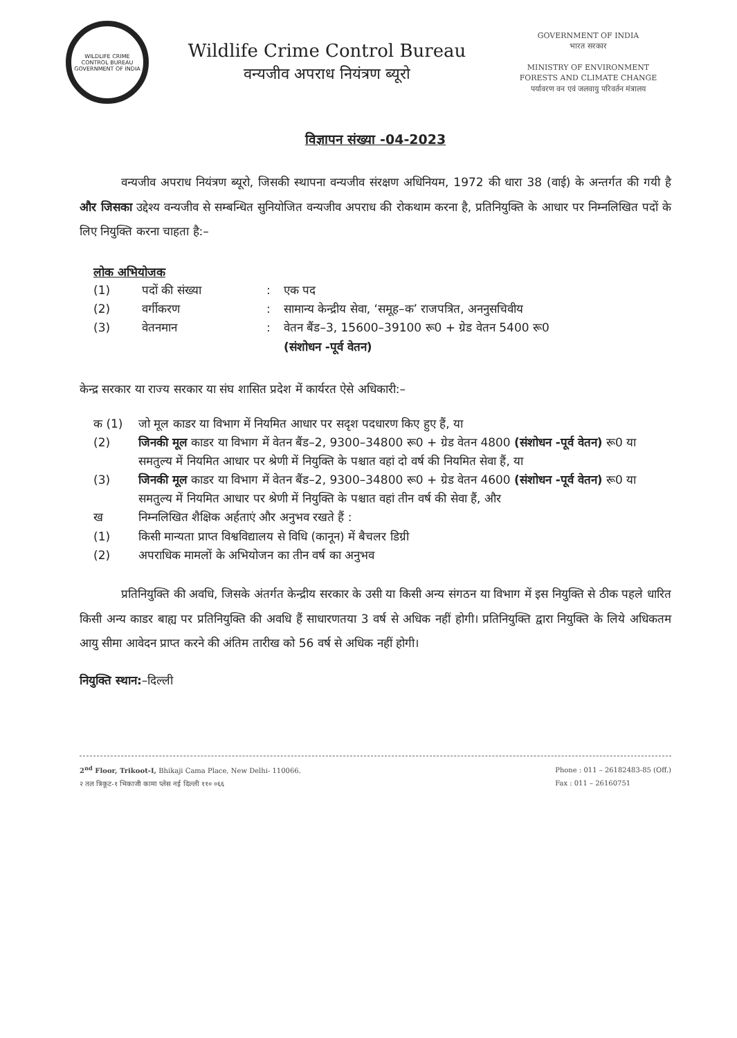WILDLIFE CRIME CONTROL BUREAU
GOVERNMENT OF INDIA
Wildlife Crime Control Bureau
वन्यजीव अपराध नियंत्रण ब्यूरो
GOVERNMENT OF INDIA
भारत सरकार
MINISTRY OF ENVIRONMENT
FORESTS AND CLIMATE CHANGE
पर्यावरण वन एवं जलवायु परिवर्तन मंत्रालय
विज्ञापन संख्या -04-2023
वन्यजीव अपराध नियंत्रण ब्यूरो, जिसकी स्थापना वन्यजीव संरक्षण अधिनियम, 1972 की धारा 38 (वाई) के अन्तर्गत की गयी है और जिसका उद्देश्य वन्यजीव से सम्बन्धित सुनियोजित वन्यजीव अपराध की रोकथाम करना है, प्रतिनियुक्ति के आधार पर निम्नलिखित पदों के लिए नियुक्ति करना चाहता है:–
लोक अभियोजक
(1) पदों की संख्या: एक पद
(2) वर्गीकरण: सामान्य केन्द्रीय सेवा, ‘समूह–क’ राजपत्रित, अननुसचिवीय
(3) वेतनमान: वेतन बैंड–3, 15600–39100 रू0 + ग्रेड वेतन 5400 रू0
(संशोधन -पूर्व वेतन)
केन्द्र सरकार या राज्य सरकार या संघ शासित प्रदेश में कार्यरत ऐसे अधिकारी:–
क (1) जो मूल काडर या विभाग में नियमित आधार पर सदृश पदधारण किए हुए हैं, या
(2) जिनकी मूल काडर या विभाग में वेतन बैंड–2, 9300–34800 रू0 + ग्रेड वेतन 4800 (संशोधन -पूर्व वेतन) रू0 या समतुल्य में नियमित आधार पर श्रेणी में नियुक्ति के पश्चात वहां दो वर्ष की नियमित सेवा हैं, या
(3) जिनकी मूल काडर या विभाग में वेतन बैंड–2, 9300–34800 रू0 + ग्रेड वेतन 4600 (संशोधन -पूर्व वेतन) रू0 या समतुल्य में नियमित आधार पर श्रेणी में नियुक्ति के पश्चात वहां तीन वर्ष की सेवा हैं, और
ख निम्नलिखित शैक्षिक अर्हताएं और अनुभव रखते हैं :
(1) किसी मान्यता प्राप्त विश्वविद्यालय से विधि (कानून) में बैचलर डिग्री
(2) अपराधिक मामलों के अभियोजन का तीन वर्ष का अनुभव
प्रतिनियुक्ति की अवधि, जिसके अंतर्गत केन्द्रीय सरकार के उसी या किसी अन्य संगठन या विभाग में इस नियुक्ति से ठीक पहले धारित किसी अन्य काडर बाह्य पर प्रतिनियुक्ति की अवधि हैं साधारणतया 3 वर्ष से अधिक नहीं होगी। प्रतिनियुक्ति द्वारा नियुक्ति के लिये अधिकतम आयु सीमा आवेदन प्राप्त करने की अंतिम तारीख को 56 वर्ष से अधिक नहीं होगी।
नियुक्ति स्थान:–दिल्ली
2<sup>nd</sup> Floor, Trikoot-I, Bhikaji Cama Place, New Delhi- 110066.
२ तल त्रिकूट-१ भिकाजी कामा प्लेस नई दिल्ली ११० ०६६
Phone : 011 – 26182483-85 (Off.)
Fax : 011 – 26160751